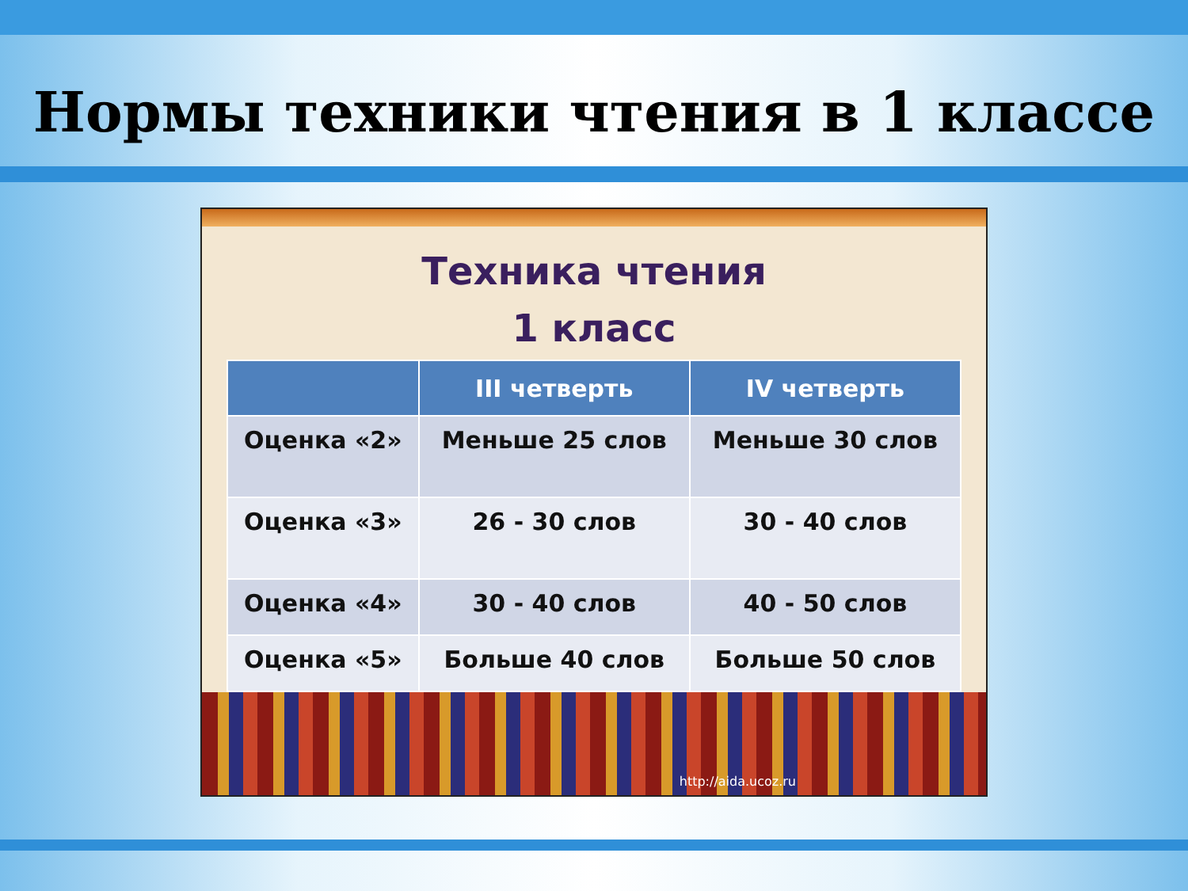Нормы техники чтения в 1 классе
Техника чтения
1 класс
| | III четверть | IV четверть |
| --- | --- | --- |
| Оценка «2» | Меньше 25 слов | Меньше 30 слов |
| Оценка «3» | 26 - 30 слов | 30 - 40 слов |
| Оценка «4» | 30 - 40 слов | 40 - 50 слов |
| Оценка «5» | Больше 40 слов | Больше 50 слов |
http://aida.ucoz.ru